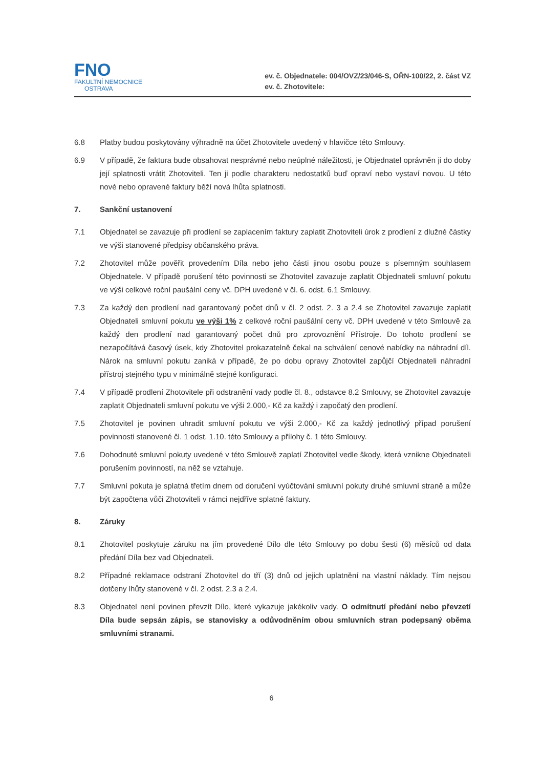FNO
FAKULTNÍ NEMOCNICE
OSTRAVA
ev. č. Objednatele: 004/OVZ/23/046-S, OŘN-100/22, 2. část VZ
ev. č. Zhotovitele:
6.8 Platby budou poskytovány výhradně na účet Zhotovitele uvedený v hlavičce této Smlouvy.
6.9 V případě, že faktura bude obsahovat nesprávné nebo neúplné náležitosti, je Objednatel oprávněn ji do doby její splatnosti vrátit Zhotoviteli. Ten ji podle charakteru nedostatků buď opraví nebo vystaví novou. U této nové nebo opravené faktury běží nová lhůta splatnosti.
7. Sankční ustanovení
7.1 Objednatel se zavazuje při prodlení se zaplacením faktury zaplatit Zhotoviteli úrok z prodlení z dlužné částky ve výši stanovené předpisy občanského práva.
7.2 Zhotovitel může pověřit provedením Díla nebo jeho části jinou osobu pouze s písemným souhlasem Objednatele. V případě porušení této povinnosti se Zhotovitel zavazuje zaplatit Objednateli smluvní pokutu ve výši celkové roční paušální ceny vč. DPH uvedené v čl. 6. odst. 6.1 Smlouvy.
7.3 Za každý den prodlení nad garantovaný počet dnů v čl. 2 odst. 2. 3 a 2.4 se Zhotovitel zavazuje zaplatit Objednateli smluvní pokutu ve výši 1% z celkové roční paušální ceny vč. DPH uvedené v této Smlouvě za každý den prodlení nad garantovaný počet dnů pro zprovoznění Přístroje. Do tohoto prodlení se nezapočítává časový úsek, kdy Zhotovitel prokazatelně čekal na schválení cenové nabídky na náhradní díl. Nárok na smluvní pokutu zaniká v případě, že po dobu opravy Zhotovitel zapůjčí Objednateli náhradní přístroj stejného typu v minimálně stejné konfiguraci.
7.4 V případě prodlení Zhotovitele při odstranění vady podle čl. 8., odstavce 8.2 Smlouvy, se Zhotovitel zavazuje zaplatit Objednateli smluvní pokutu ve výši 2.000,- Kč za každý i započatý den prodlení.
7.5 Zhotovitel je povinen uhradit smluvní pokutu ve výši 2.000,- Kč za každý jednotlivý případ porušení povinnosti stanovené čl. 1 odst. 1.10. této Smlouvy a přílohy č. 1 této Smlouvy.
7.6 Dohodnuté smluvní pokuty uvedené v této Smlouvě zaplatí Zhotovitel vedle škody, která vznikne Objednateli porušením povinností, na něž se vztahuje.
7.7 Smluvní pokuta je splatná třetím dnem od doručení vyúčtování smluvní pokuty druhé smluvní straně a může být započtena vůči Zhotoviteli v rámci nejdříve splatné faktury.
8. Záruky
8.1 Zhotovitel poskytuje záruku na jím provedené Dílo dle této Smlouvy po dobu šesti (6) měsíců od data předání Díla bez vad Objednateli.
8.2 Případné reklamace odstraní Zhotovitel do tří (3) dnů od jejich uplatnění na vlastní náklady. Tím nejsou dotčeny lhůty stanovené v čl. 2 odst. 2.3 a 2.4.
8.3 Objednatel není povinen převzít Dílo, které vykazuje jakékoliv vady. O odmítnutí předání nebo převzetí Díla bude sepsán zápis, se stanovisky a odůvodněním obou smluvních stran podepsaný oběma smluvními stranami.
6